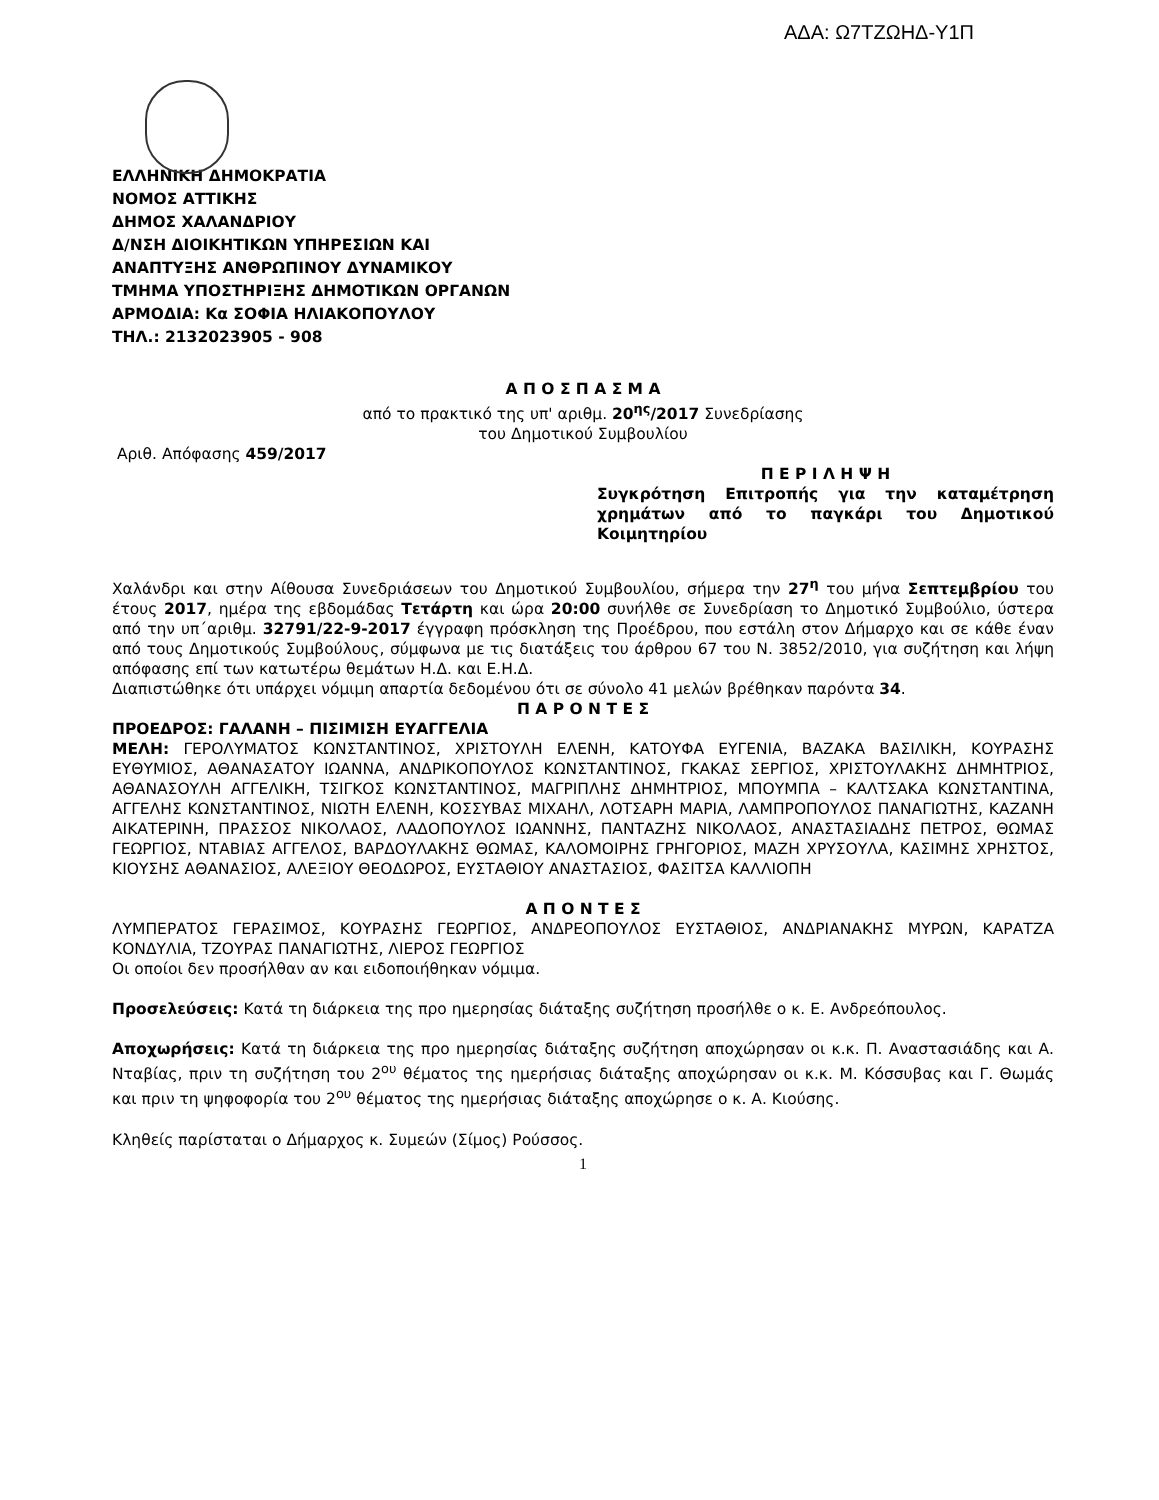ΑΔΑ: Ω7ΤΖΩΗΔ-Υ1Π
ΕΛΛΗΝΙΚΗ ΔΗΜΟΚΡΑΤΙΑ
ΝΟΜΟΣ ΑΤΤΙΚΗΣ
ΔΗΜΟΣ ΧΑΛΑΝΔΡΙΟΥ
Δ/ΝΣΗ ΔΙΟΙΚΗΤΙΚΩΝ ΥΠΗΡΕΣΙΩΝ ΚΑΙ
ΑΝΑΠΤΥΞΗΣ ΑΝΘΡΩΠΙΝΟΥ ΔΥΝΑΜΙΚΟΥ
ΤΜΗΜΑ ΥΠΟΣΤΗΡΙΞΗΣ ΔΗΜΟΤΙΚΩΝ ΟΡΓΑΝΩΝ
ΑΡΜΟΔΙΑ: Κα ΣΟΦΙΑ ΗΛΙΑΚΟΠΟΥΛΟΥ
ΤΗΛ.: 2132023905 - 908
Α Π Ο Σ Π Α Σ Μ Α
από το πρακτικό της υπ' αριθμ. 20<sup>ης</sup>/2017 Συνεδρίασης
του Δημοτικού Συμβουλίου
Αριθ. Απόφασης 459/2017
Π Ε Ρ Ι Λ Η Ψ Η
Συγκρότηση Επιτροπής για την καταμέτρηση χρημάτων από το παγκάρι του Δημοτικού Κοιμητηρίου
Χαλάνδρι και στην Αίθουσα Συνεδριάσεων του Δημοτικού Συμβουλίου, σήμερα την 27<sup>η</sup> του μήνα Σεπτεμβρίου του έτους 2017, ημέρα της εβδομάδας Τετάρτη και ώρα 20:00 συνήλθε σε Συνεδρίαση το Δημοτικό Συμβούλιο, ύστερα από την υπ΄αριθμ. 32791/22-9-2017 έγγραφη πρόσκληση της Προέδρου, που εστάλη στον Δήμαρχο και σε κάθε έναν από τους Δημοτικούς Συμβούλους, σύμφωνα με τις διατάξεις του άρθρου 67 του Ν. 3852/2010, για συζήτηση και λήψη απόφασης επί των κατωτέρω θεμάτων Η.Δ. και Ε.Η.Δ.
Διαπιστώθηκε ότι υπάρχει νόμιμη απαρτία δεδομένου ότι σε σύνολο 41 μελών βρέθηκαν παρόντα 34.
Π Α Ρ Ο Ν Τ Ε Σ
ΠΡΟΕΔΡΟΣ: ΓΑΛΑΝΗ – ΠΙΣΙΜΙΣΗ ΕΥΑΓΓΕΛΙΑ
ΜΕΛΗ: ΓΕΡΟΛΥΜΑΤΟΣ ΚΩΝΣΤΑΝΤΙΝΟΣ, ΧΡΙΣΤΟΥΛΗ ΕΛΕΝΗ, ΚΑΤΟΥΦΑ ΕΥΓΕΝΙΑ, ΒΑΖΑΚΑ ΒΑΣΙΛΙΚΗ, ΚΟΥΡΑΣΗΣ ΕΥΘΥΜΙΟΣ, ΑΘΑΝΑΣΑΤΟΥ ΙΩΑΝΝΑ, ΑΝΔΡΙΚΟΠΟΥΛΟΣ ΚΩΝΣΤΑΝΤΙΝΟΣ, ΓΚΑΚΑΣ ΣΕΡΓΙΟΣ, ΧΡΙΣΤΟΥΛΑΚΗΣ ΔΗΜΗΤΡΙΟΣ, ΑΘΑΝΑΣΟΥΛΗ ΑΓΓΕΛΙΚΗ, ΤΣΙΓΚΟΣ ΚΩΝΣΤΑΝΤΙΝΟΣ, ΜΑΓΡΙΠΛΗΣ ΔΗΜΗΤΡΙΟΣ, ΜΠΟΥΜΠΑ – ΚΑΛΤΣΑΚΑ ΚΩΝΣΤΑΝΤΙΝΑ, ΑΓΓΕΛΗΣ ΚΩΝΣΤΑΝΤΙΝΟΣ, ΝΙΩΤΗ ΕΛΕΝΗ, ΚΟΣΣΥΒΑΣ ΜΙΧΑΗΛ, ΛΟΤΣΑΡΗ ΜΑΡΙΑ, ΛΑΜΠΡΟΠΟΥΛΟΣ ΠΑΝΑΓΙΩΤΗΣ, ΚΑΖΑΝΗ ΑΙΚΑΤΕΡΙΝΗ, ΠΡΑΣΣΟΣ ΝΙΚΟΛΑΟΣ, ΛΑΔΟΠΟΥΛΟΣ ΙΩΑΝΝΗΣ, ΠΑΝΤΑΖΗΣ ΝΙΚΟΛΑΟΣ, ΑΝΑΣΤΑΣΙΑΔΗΣ ΠΕΤΡΟΣ, ΘΩΜΑΣ ΓΕΩΡΓΙΟΣ, ΝΤΑΒΙΑΣ ΑΓΓΕΛΟΣ, ΒΑΡΔΟΥΛΑΚΗΣ ΘΩΜΑΣ, ΚΑΛΟΜΟΙΡΗΣ ΓΡΗΓΟΡΙΟΣ, ΜΑΖΗ ΧΡΥΣΟΥΛΑ, ΚΑΣΙΜΗΣ ΧΡΗΣΤΟΣ, ΚΙΟΥΣΗΣ ΑΘΑΝΑΣΙΟΣ, ΑΛΕΞΙΟΥ ΘΕΟΔΩΡΟΣ, ΕΥΣΤΑΘΙΟΥ ΑΝΑΣΤΑΣΙΟΣ, ΦΑΣΙΤΣΑ ΚΑΛΛΙΟΠΗ
Α Π Ο Ν Τ Ε Σ
ΛΥΜΠΕΡΑΤΟΣ ΓΕΡΑΣΙΜΟΣ, ΚΟΥΡΑΣΗΣ ΓΕΩΡΓΙΟΣ, ΑΝΔΡΕΟΠΟΥΛΟΣ ΕΥΣΤΑΘΙΟΣ, ΑΝΔΡΙΑΝΑΚΗΣ ΜΥΡΩΝ, ΚΑΡΑΤΖΑ ΚΟΝΔΥΛΙΑ, ΤΖΟΥΡΑΣ ΠΑΝΑΓΙΩΤΗΣ, ΛΙΕΡΟΣ ΓΕΩΡΓΙΟΣ
Οι οποίοι δεν προσήλθαν αν και ειδοποιήθηκαν νόμιμα.
Προσελεύσεις: Κατά τη διάρκεια της προ ημερησίας διάταξης συζήτηση προσήλθε ο κ. Ε. Ανδρεόπουλος.
Αποχωρήσεις: Κατά τη διάρκεια της προ ημερησίας διάταξης συζήτηση αποχώρησαν οι κ.κ. Π. Αναστασιάδης και Α. Νταβίας, πριν τη συζήτηση του 2<sup>ου</sup> θέματος της ημερήσιας διάταξης αποχώρησαν οι κ.κ. Μ. Κόσσυβας και Γ. Θωμάς και πριν τη ψηφοφορία του 2<sup>ου</sup> θέματος της ημερήσιας διάταξης αποχώρησε ο κ. Α. Κιούσης.
Κληθείς παρίσταται ο Δήμαρχος κ. Συμεών (Σίμος) Ρούσσος.
1